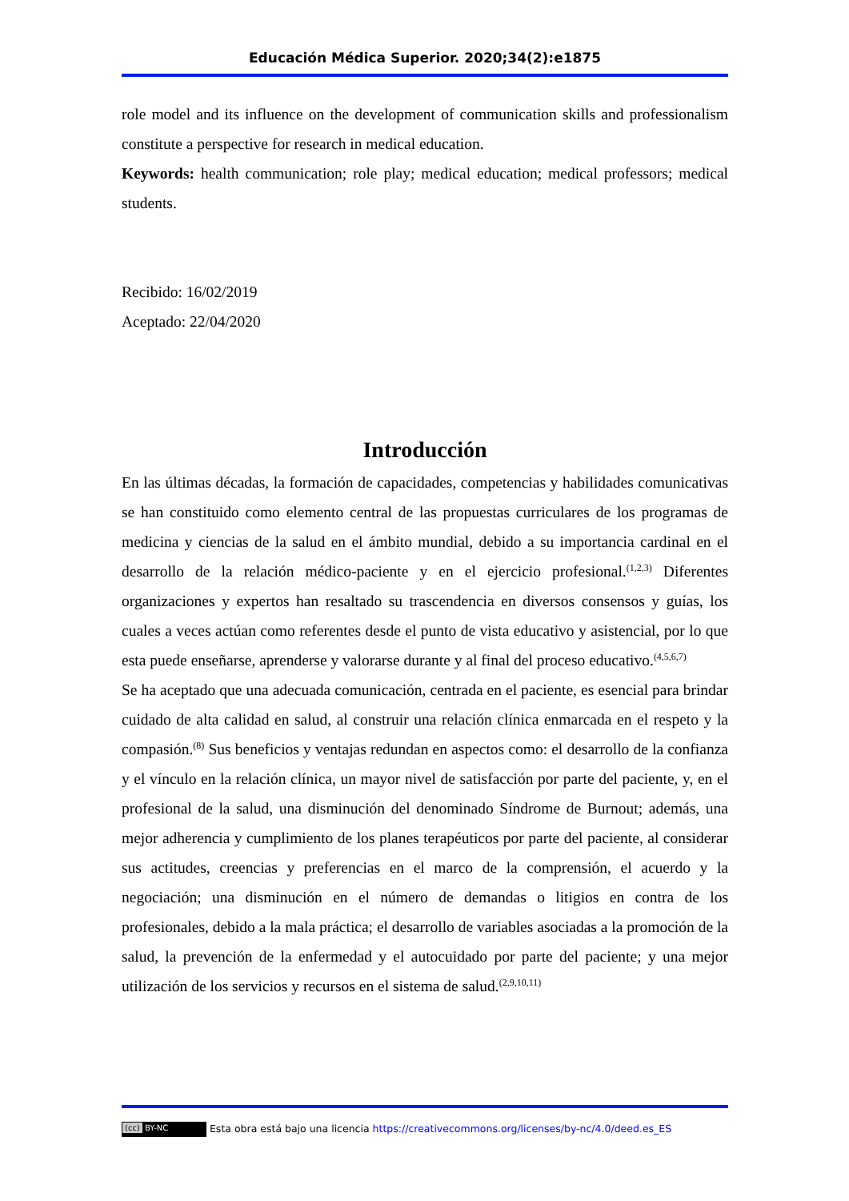Educación Médica Superior. 2020;34(2):e1875
role model and its influence on the development of communication skills and professionalism constitute a perspective for research in medical education.
Keywords: health communication; role play; medical education; medical professors; medical students.
Recibido: 16/02/2019
Aceptado: 22/04/2020
Introducción
En las últimas décadas, la formación de capacidades, competencias y habilidades comunicativas se han constituido como elemento central de las propuestas curriculares de los programas de medicina y ciencias de la salud en el ámbito mundial, debido a su importancia cardinal en el desarrollo de la relación médico-paciente y en el ejercicio profesional.<sup>(1,2,3)</sup> Diferentes organizaciones y expertos han resaltado su trascendencia en diversos consensos y guías, los cuales a veces actúan como referentes desde el punto de vista educativo y asistencial, por lo que esta puede enseñarse, aprenderse y valorarse durante y al final del proceso educativo.<sup>(4,5,6,7)</sup>
Se ha aceptado que una adecuada comunicación, centrada en el paciente, es esencial para brindar cuidado de alta calidad en salud, al construir una relación clínica enmarcada en el respeto y la compasión.<sup>(8)</sup> Sus beneficios y ventajas redundan en aspectos como: el desarrollo de la confianza y el vínculo en la relación clínica, un mayor nivel de satisfacción por parte del paciente, y, en el profesional de la salud, una disminución del denominado Síndrome de Burnout; además, una mejor adherencia y cumplimiento de los planes terapéuticos por parte del paciente, al considerar sus actitudes, creencias y preferencias en el marco de la comprensión, el acuerdo y la negociación; una disminución en el número de demandas o litigios en contra de los profesionales, debido a la mala práctica; el desarrollo de variables asociadas a la promoción de la salud, la prevención de la enfermedad y el autocuidado por parte del paciente; y una mejor utilización de los servicios y recursos en el sistema de salud.<sup>(2,9,10,11)</sup>
(cc) BY-NC Esta obra está bajo una licencia https://creativecommons.org/licenses/by-nc/4.0/deed.es_ES